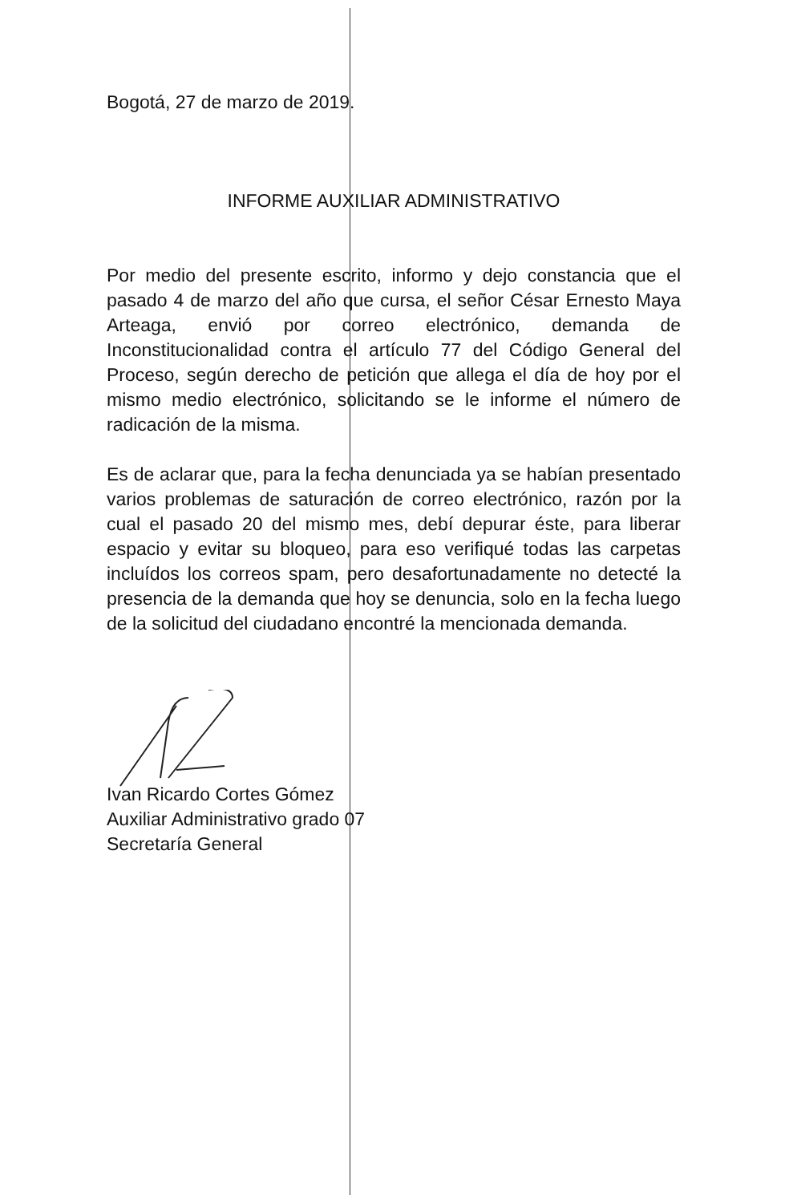Bogotá, 27 de marzo de 2019.
INFORME AUXILIAR ADMINISTRATIVO
Por medio del presente escrito, informo y dejo constancia que el pasado 4 de marzo del año que cursa, el señor César Ernesto Maya Arteaga, envió por correo electrónico, demanda de Inconstitucionalidad contra el artículo 77 del Código General del Proceso, según derecho de petición que allega el día de hoy por el mismo medio electrónico, solicitando se le informe el número de radicación de la misma.
Es de aclarar que, para la fecha denunciada ya se habían presentado varios problemas de saturación de correo electrónico, razón por la cual el pasado 20 del mismo mes, debí depurar éste, para liberar espacio y evitar su bloqueo, para eso verifiqué todas las carpetas incluídos los correos spam, pero desafortunadamente no detecté la presencia de la demanda que hoy se denuncia, solo en la fecha luego de la solicitud del ciudadano encontré la mencionada demanda.
Ivan Ricardo Cortes Gómez
Auxiliar Administrativo grado 07
Secretaría General